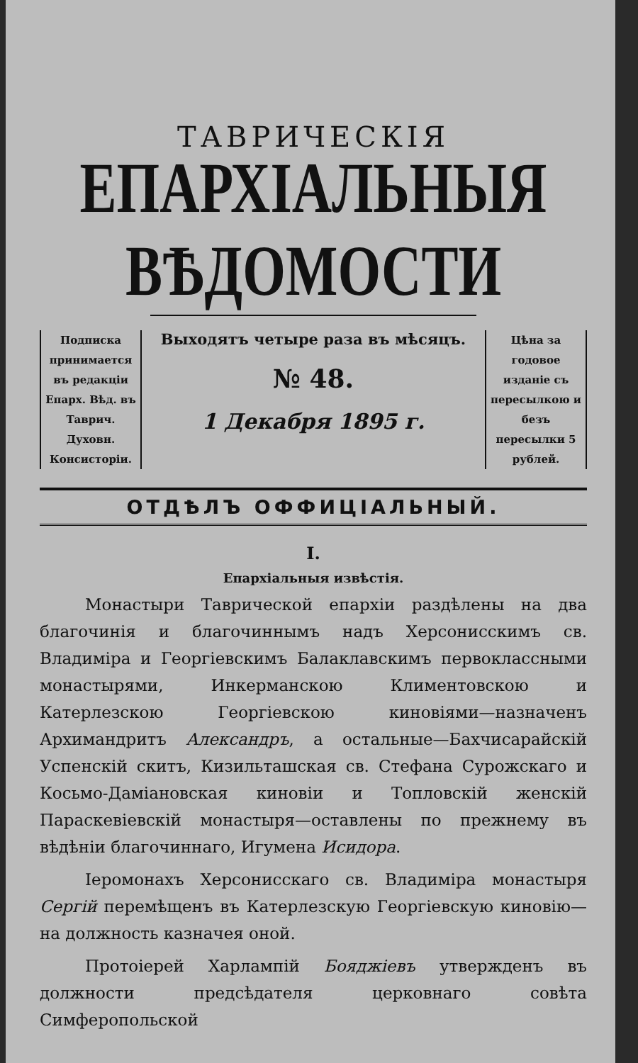ТАВРИЧЕСКІЯ
ЕПАРХІАЛЬНЫЯ ВѢДОМОСТИ
Подписка принимается въ редакціи Епарх. Вѣд. въ Таврич. Духовн. Консисторіи.
Выходятъ четыре раза въ мѣсяцъ.
№ 48.
1 Декабря 1895 г.
Цѣна за годовое изданіе съ пересылкою и безъ пересылки 5 рублей.
ОТДѢЛЪ ОФФИЦІАЛЬНЫЙ.
I.
Епархіальныя извѣстія.
Монастыри Таврической епархіи раздѣлены на два благочинія и благочиннымъ надъ Херсонисскимъ св. Владиміра и Георгіевскимъ Балаклавскимъ первоклассными монастырями, Инкерманскою Климентовскою и Катерлезскою Георгіевскою киновіями—назначенъ Архимандритъ Александръ, а остальные—Бахчисарайскій Успенскій скитъ, Кизильташская св. Стефана Сурожскаго и Косьмо-Даміановская киновіи и Топловскій женскій Параскевіевскій монастыря—оставлены по прежнему въ вѣдѣніи благочиннаго, Игумена Исидора.
Іеромонахъ Херсонисскаго св. Владиміра монастыря Сергій перемѣщенъ въ Катерлезскую Георгіевскую киновію—на должность казначея оной.
Протоіерей Харлампій Бояджіевъ утвержденъ въ должности предсѣдателя церковнаго совѣта Симферопольской